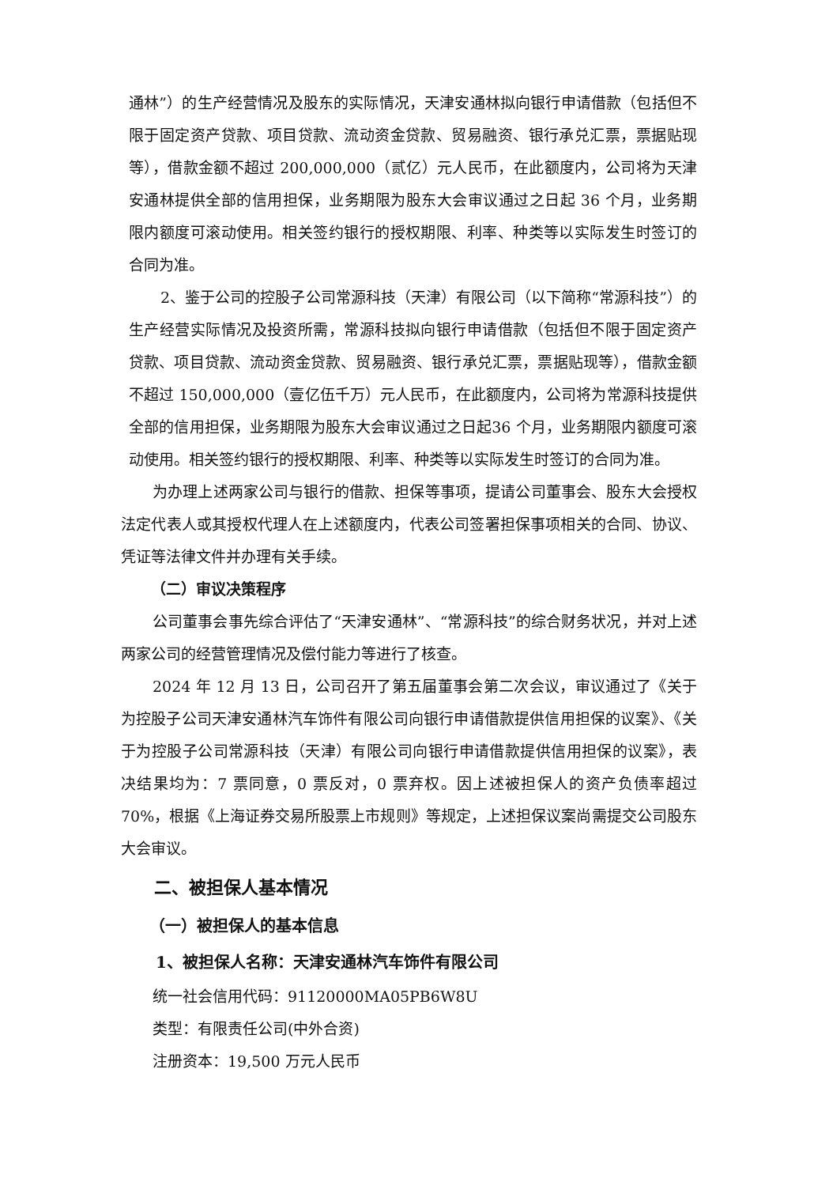通林”）的生产经营情况及股东的实际情况，天津安通林拟向银行申请借款（包括但不限于固定资产贷款、项目贷款、流动资金贷款、贸易融资、银行承兑汇票，票据贴现等），借款金额不超过 200,000,000（贰亿）元人民币，在此额度内，公司将为天津安通林提供全部的信用担保，业务期限为股东大会审议通过之日起 36 个月，业务期限内额度可滚动使用。相关签约银行的授权期限、利率、种类等以实际发生时签订的合同为准。
2、鉴于公司的控股子公司常源科技（天津）有限公司（以下简称“常源科技”）的生产经营实际情况及投资所需，常源科技拟向银行申请借款（包括但不限于固定资产贷款、项目贷款、流动资金贷款、贸易融资、银行承兑汇票，票据贴现等），借款金额不超过 150,000,000（壹亿伍千万）元人民币，在此额度内，公司将为常源科技提供全部的信用担保，业务期限为股东大会审议通过之日起36 个月，业务期限内额度可滚动使用。相关签约银行的授权期限、利率、种类等以实际发生时签订的合同为准。
为办理上述两家公司与银行的借款、担保等事项，提请公司董事会、股东大会授权法定代表人或其授权代理人在上述额度内，代表公司签署担保事项相关的合同、协议、凭证等法律文件并办理有关手续。
（二）审议决策程序
公司董事会事先综合评估了“天津安通林”、“常源科技”的综合财务状况，并对上述两家公司的经营管理情况及偿付能力等进行了核查。
2024 年 12 月 13 日，公司召开了第五届董事会第二次会议，审议通过了《关于为控股子公司天津安通林汽车饰件有限公司向银行申请借款提供信用担保的议案》、《关于为控股子公司常源科技（天津）有限公司向银行申请借款提供信用担保的议案》，表决结果均为：7 票同意，0 票反对，0 票弃权。因上述被担保人的资产负债率超过 70%，根据《上海证券交易所股票上市规则》等规定，上述担保议案尚需提交公司股东大会审议。
二、被担保人基本情况
（一）被担保人的基本信息
1、被担保人名称：天津安通林汽车饰件有限公司
统一社会信用代码：91120000MA05PB6W8U
类型：有限责任公司(中外合资)
注册资本：19,500 万元人民币